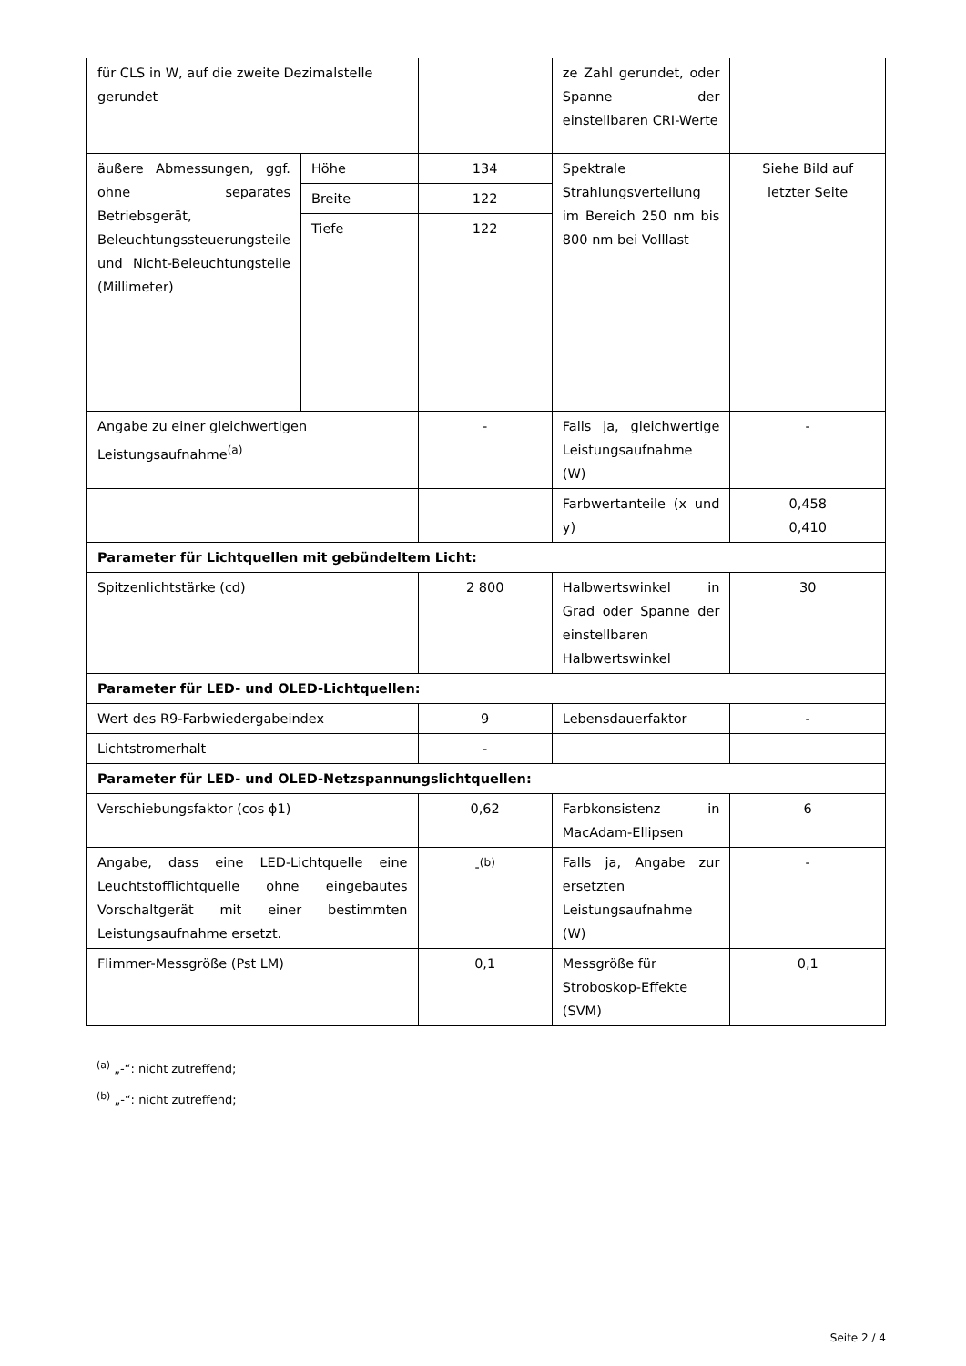| für CLS in W, auf die zweite Dezimalstelle gerundet | | | ze Zahl gerundet, oder Spanne der einstellbaren CRI-Werte | |
| äußere Abmessungen, ggf. ohne separates Betriebsgerät, Beleuchtungssteuerungsteile und Nicht-Beleuchtungsteile (Millimeter) | Höhe | 134 | Spektrale Strahlungsverteilung im Bereich 250 nm bis 800 nm bei Volllast | Siehe Bild auf letzter Seite |
| | Breite | 122 | | |
| | Tiefe | 122 | | |
| Angabe zu einer gleichwertigen Leistungsaufnahme<sup>(a)</sup> | | - | Falls ja, gleichwertige Leistungsaufnahme (W) | - |
| | | | Farbwertanteile (x und y) | 0,458 0,410 |
| Parameter für Lichtquellen mit gebündeltem Licht: | | | | |
| Spitzenlichtstärke (cd) | | 2 800 | Halbwertswinkel in Grad oder Spanne der einstellbaren Halbwertswinkel | 30 |
| Parameter für LED- und OLED-Lichtquellen: | | | | |
| Wert des R9-Farbwiedergabeindex | | 9 | Lebensdauerfaktor | - |
| Lichtstromerhalt | | - | | |
| Parameter für LED- und OLED-Netzspannungslichtquellen: | | | | |
| Verschiebungsfaktor (cos ϕ1) | | 0,62 | Farbkonsistenz in MacAdam-Ellipsen | 6 |
| Angabe, dass eine LED-Lichtquelle eine Leuchtstofflichtquelle ohne eingebautes Vorschaltgerät mit einer bestimmten Leistungsaufnahme ersetzt. | | -<sup>(b)</sup> | Falls ja, Angabe zur ersetzten Leistungsaufnahme (W) | - |
| Flimmer-Messgröße (Pst LM) | | 0,1 | Messgröße für Stroboskop-Effekte (SVM) | 0,1 |
<sup>(a)</sup> „-“: nicht zutreffend;
<sup>(b)</sup> „-“: nicht zutreffend;
Seite 2 / 4